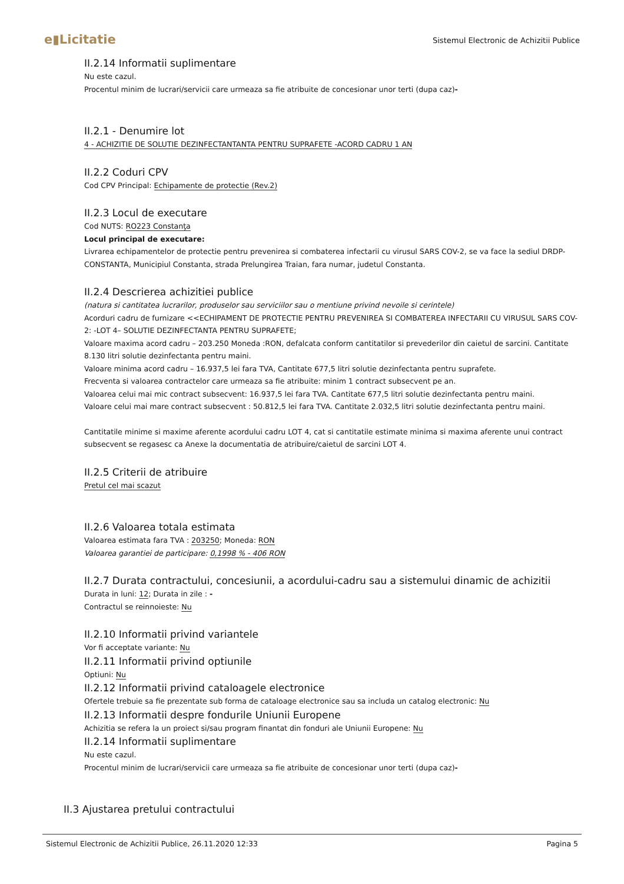e▮Licitatie
Sistemul Electronic de Achizitii Publice
II.2.14 Informatii suplimentare
Nu este cazul.
Procentul minim de lucrari/servicii care urmeaza sa fie atribuite de concesionar unor terti (dupa caz)-
II.2.1 - Denumire lot
4 - ACHIZITIE DE SOLUTIE DEZINFECTANTANTA PENTRU SUPRAFETE -ACORD CADRU 1 AN
II.2.2 Coduri CPV
Cod CPV Principal: Echipamente de protectie (Rev.2)
II.2.3 Locul de executare
Cod NUTS: RO223 Constanţa
Locul principal de executare:
Livrarea echipamentelor de protectie pentru prevenirea si combaterea infectarii cu virusul SARS COV-2, se va face la sediul DRDP-CONSTANTA, Municipiul Constanta, strada Prelungirea Traian, fara numar, judetul Constanta.
II.2.4 Descrierea achizitiei publice
(natura si cantitatea lucrarilor, produselor sau serviciilor sau o mentiune privind nevoile si cerintele)
Acorduri cadru de furnizare <<ECHIPAMENT DE PROTECTIE PENTRU PREVENIREA SI COMBATEREA INFECTARII CU VIRUSUL SARS COV-2: -LOT 4– SOLUTIE DEZINFECTANTA PENTRU SUPRAFETE;
Valoare maxima acord cadru – 203.250 Moneda :RON, defalcata conform cantitatilor si prevederilor din caietul de sarcini. Cantitate 8.130 litri solutie dezinfectanta pentru maini.
Valoare minima acord cadru – 16.937,5 lei fara TVA, Cantitate 677,5 litri solutie dezinfectanta pentru suprafete.
Frecventa si valoarea contractelor care urmeaza sa fie atribuite: minim 1 contract subsecvent pe an.
Valoarea celui mai mic contract subsecvent: 16.937,5 lei fara TVA. Cantitate 677,5 litri solutie dezinfectanta pentru maini.
Valoare celui mai mare contract subsecvent : 50.812,5 lei fara TVA. Cantitate 2.032,5 litri solutie dezinfectanta pentru maini.
Cantitatile minime si maxime aferente acordului cadru LOT 4, cat si cantitatile estimate minima si maxima aferente unui contract subsecvent se regasesc ca Anexe la documentatia de atribuire/caietul de sarcini LOT 4.
II.2.5 Criterii de atribuire
Pretul cel mai scazut
II.2.6 Valoarea totala estimata
Valoarea estimata fara TVA : 203250; Moneda: RON
Valoarea garantiei de participare: 0,1998 % - 406 RON
II.2.7 Durata contractului, concesiunii, a acordului-cadru sau a sistemului dinamic de achizitii
Durata in luni: 12; Durata in zile : -
Contractul se reinnoieste: Nu
II.2.10 Informatii privind variantele
Vor fi acceptate variante: Nu
II.2.11 Informatii privind optiunile
Optiuni: Nu
II.2.12 Informatii privind cataloagele electronice
Ofertele trebuie sa fie prezentate sub forma de cataloage electronice sau sa includa un catalog electronic: Nu
II.2.13 Informatii despre fondurile Uniunii Europene
Achizitia se refera la un proiect si/sau program finantat din fonduri ale Uniunii Europene: Nu
II.2.14 Informatii suplimentare
Nu este cazul.
Procentul minim de lucrari/servicii care urmeaza sa fie atribuite de concesionar unor terti (dupa caz)-
II.3 Ajustarea pretului contractului
Sistemul Electronic de Achizitii Publice, 26.11.2020 12:33 Pagina 5